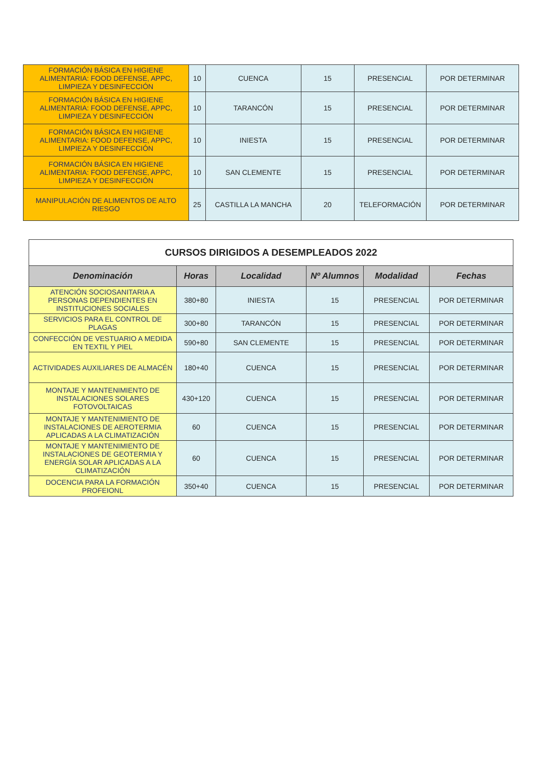| FORMACIÓN BÁSICA EN HIGIENE ALIMENTARIA: FOOD DEFENSE, APPC, LIMPIEZA Y DESINFECCIÓN | 10 | CUENCA | 15 | PRESENCIAL | POR DETERMINAR |
| FORMACIÓN BÁSICA EN HIGIENE ALIMENTARIA: FOOD DEFENSE, APPC, LIMPIEZA Y DESINFECCIÓN | 10 | TARANCÓN | 15 | PRESENCIAL | POR DETERMINAR |
| FORMACIÓN BÁSICA EN HIGIENE ALIMENTARIA: FOOD DEFENSE, APPC, LIMPIEZA Y DESINFECCIÓN | 10 | INIESTA | 15 | PRESENCIAL | POR DETERMINAR |
| FORMACIÓN BÁSICA EN HIGIENE ALIMENTARIA: FOOD DEFENSE, APPC, LIMPIEZA Y DESINFECCIÓN | 10 | SAN CLEMENTE | 15 | PRESENCIAL | POR DETERMINAR |
| MANIPULACIÓN DE ALIMENTOS DE ALTO RIESGO | 25 | CASTILLA LA MANCHA | 20 | TELEFORMACIÓN | POR DETERMINAR |
| CURSOS DIRIGIDOS A DESEMPLEADOS 2022 | | | | | |
| --- | --- | --- | --- | --- | --- |
| Denominación | Horas | Localidad | Nº Alumnos | Modalidad | Fechas |
| ATENCIÓN SOCIOSANITARIA A PERSONAS DEPENDIENTES EN INSTITUCIONES SOCIALES | 380+80 | INIESTA | 15 | PRESENCIAL | POR DETERMINAR |
| SERVICIOS PARA EL CONTROL DE PLAGAS | 300+80 | TARANCÓN | 15 | PRESENCIAL | POR DETERMINAR |
| CONFECCIÓN DE VESTUARIO A MEDIDA EN TEXTIL Y PIEL | 590+80 | SAN CLEMENTE | 15 | PRESENCIAL | POR DETERMINAR |
| ACTIVIDADES AUXILIARES DE ALMACÉN | 180+40 | CUENCA | 15 | PRESENCIAL | POR DETERMINAR |
| MONTAJE Y MANTENIMIENTO DE INSTALACIONES SOLARES FOTOVOLTAICAS | 430+120 | CUENCA | 15 | PRESENCIAL | POR DETERMINAR |
| MONTAJE Y MANTENIMIENTO DE INSTALACIONES DE AEROTERMIA APLICADAS A LA CLIMATIZACIÓN | 60 | CUENCA | 15 | PRESENCIAL | POR DETERMINAR |
| MONTAJE Y MANTENIMIENTO DE INSTALACIONES DE GEOTERMIA Y ENERGÍA SOLAR APLICADAS A LA CLIMATIZACIÓN | 60 | CUENCA | 15 | PRESENCIAL | POR DETERMINAR |
| DOCENCIA PARA LA FORMACIÓN PROFEIONL | 350+40 | CUENCA | 15 | PRESENCIAL | POR DETERMINAR |